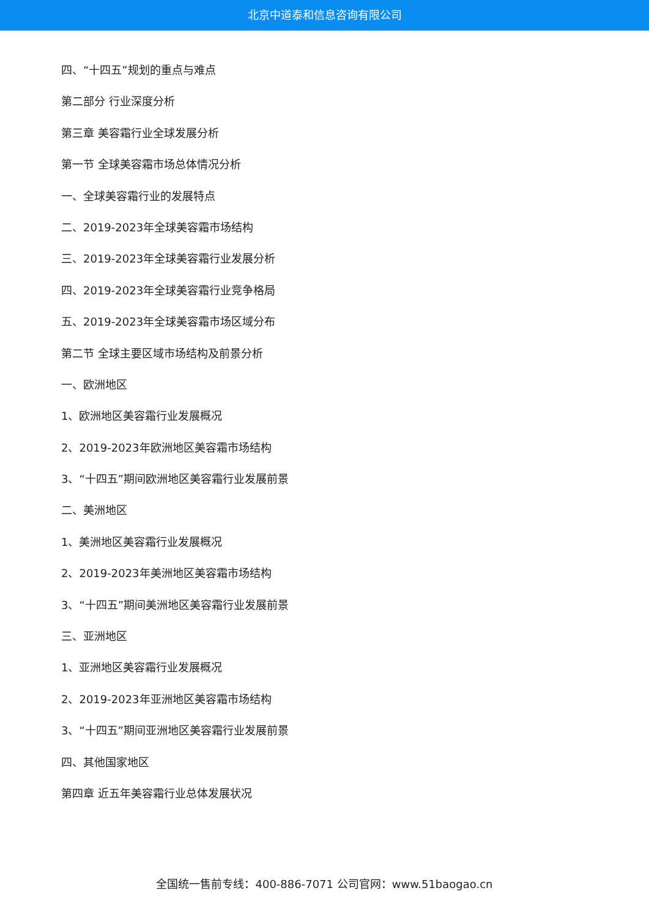北京中道泰和信息咨询有限公司
四、“十四五”规划的重点与难点
第二部分 行业深度分析
第三章 美容霜行业全球发展分析
第一节 全球美容霜市场总体情况分析
一、全球美容霜行业的发展特点
二、2019-2023年全球美容霜市场结构
三、2019-2023年全球美容霜行业发展分析
四、2019-2023年全球美容霜行业竞争格局
五、2019-2023年全球美容霜市场区域分布
第二节 全球主要区域市场结构及前景分析
一、欧洲地区
1、欧洲地区美容霜行业发展概况
2、2019-2023年欧洲地区美容霜市场结构
3、“十四五”期间欧洲地区美容霜行业发展前景
二、美洲地区
1、美洲地区美容霜行业发展概况
2、2019-2023年美洲地区美容霜市场结构
3、“十四五”期间美洲地区美容霜行业发展前景
三、亚洲地区
1、亚洲地区美容霜行业发展概况
2、2019-2023年亚洲地区美容霜市场结构
3、“十四五”期间亚洲地区美容霜行业发展前景
四、其他国家地区
第四章 近五年美容霜行业总体发展状况
全国统一售前专线：400-886-7071 公司官网：www.51baogao.cn